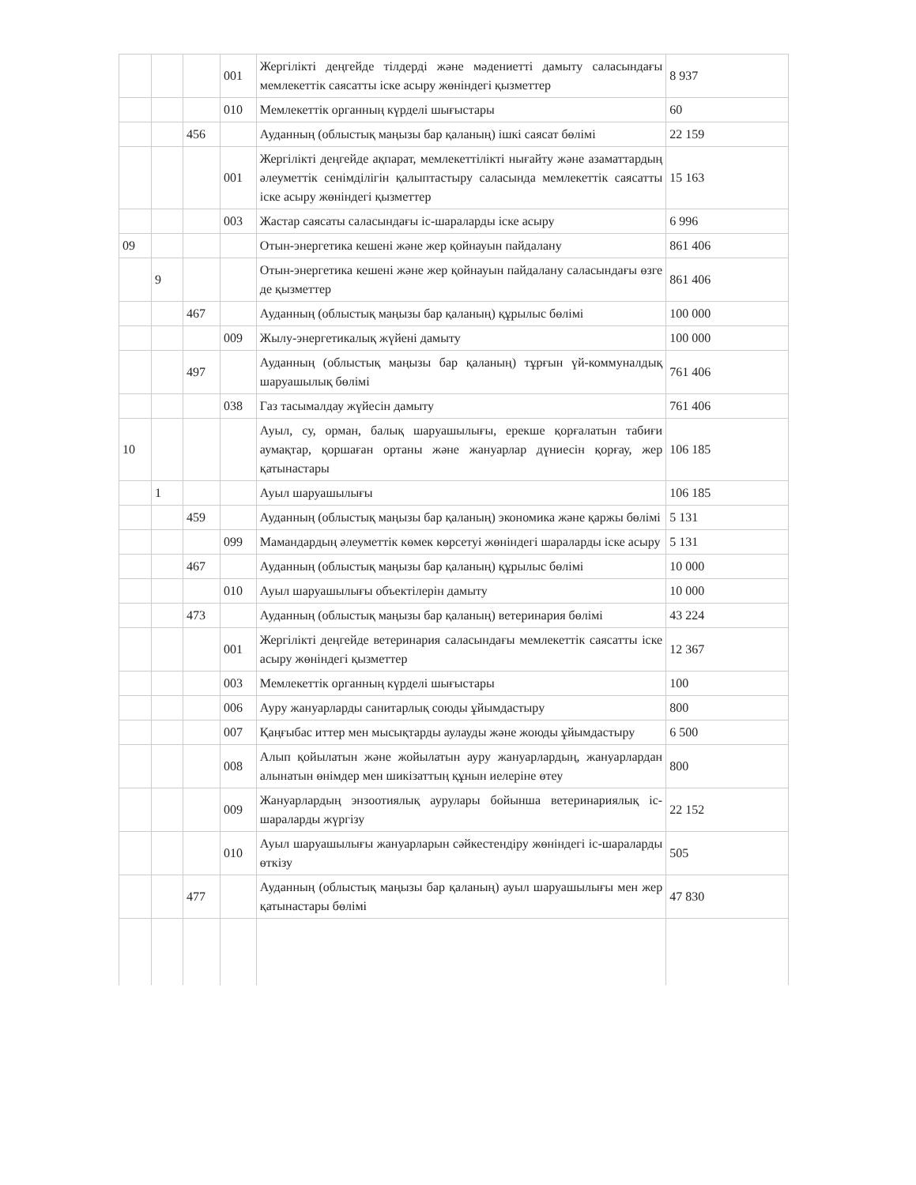| | | | 001 | Жергілікті деңгейде тілдерді және мәдениетті дамыту саласындағы мемлекеттік саясатты іске асыру жөніндегі қызметтер | 8 937 |
| | | | 010 | Мемлекеттік органның күрделі шығыстары | 60 |
| | | 456 | | Ауданның (облыстық маңызы бар қаланың) ішкі саясат бөлімі | 22 159 |
| | | | 001 | Жергілікті деңгейде ақпарат, мемлекеттілікті нығайту және азаматтардың әлеуметтік сенімділігін қалыптастыру саласында мемлекеттік саясатты іске асыру жөніндегі қызметтер | 15 163 |
| | | | 003 | Жастар саясаты саласындағы іс-шараларды іске асыру | 6 996 |
| 09 | | | | Отын-энергетика кешені және жер қойнауын пайдалану | 861 406 |
| | 9 | | | Отын-энергетика кешені және жер қойнауын пайдалану саласындағы өзге де қызметтер | 861 406 |
| | | 467 | | Ауданның (облыстық маңызы бар қаланың) құрылыс бөлімі | 100 000 |
| | | | 009 | Жылу-энергетикалық жүйені дамыту | 100 000 |
| | | 497 | | Ауданның (облыстық маңызы бар қаланың) тұрғын үй-коммуналдық шаруашылық бөлімі | 761 406 |
| | | | 038 | Газ тасымалдау жүйесін дамыту | 761 406 |
| 10 | | | | Ауыл, су, орман, балық шаруашылығы, ерекше қорғалатын табиғи аумақтар, қоршаған ортаны және жануарлар дүниесін қорғау, жер қатынастары | 106 185 |
| | 1 | | | Ауыл шаруашылығы | 106 185 |
| | | 459 | | Ауданның (облыстық маңызы бар қаланың) экономика және қаржы бөлімі | 5 131 |
| | | | 099 | Мамандардың әлеуметтік көмек көрсетуі жөніндегі шараларды іске асыру | 5 131 |
| | | 467 | | Ауданның (облыстық маңызы бар қаланың) құрылыс бөлімі | 10 000 |
| | | | 010 | Ауыл шаруашылығы объектілерін дамыту | 10 000 |
| | | 473 | | Ауданның (облыстық маңызы бар қаланың) ветеринария бөлімі | 43 224 |
| | | | 001 | Жергілікті деңгейде ветеринария саласындағы мемлекеттік саясатты іске асыру жөніндегі қызметтер | 12 367 |
| | | | 003 | Мемлекеттік органның күрделі шығыстары | 100 |
| | | | 006 | Ауру жануарларды санитарлық союды ұйымдастыру | 800 |
| | | | 007 | Қаңғыбас иттер мен мысықтарды аулауды және жоюды ұйымдастыру | 6 500 |
| | | | 008 | Алып қойылатын және жойылатын ауру жануарлардың, жануарлардан алынатын өнімдер мен шикізаттың құнын иелеріне өтеу | 800 |
| | | | 009 | Жануарлардың энзоотиялық аурулары бойынша ветеринариялық іс-шараларды жүргізу | 22 152 |
| | | | 010 | Ауыл шаруашылығы жануарларын сәйкестендіру жөніндегі іс-шараларды өткізу | 505 |
| | | 477 | | Ауданның (облыстық маңызы бар қаланың) ауыл шаруашылығы мен жер қатынастары бөлімі | 47 830 |